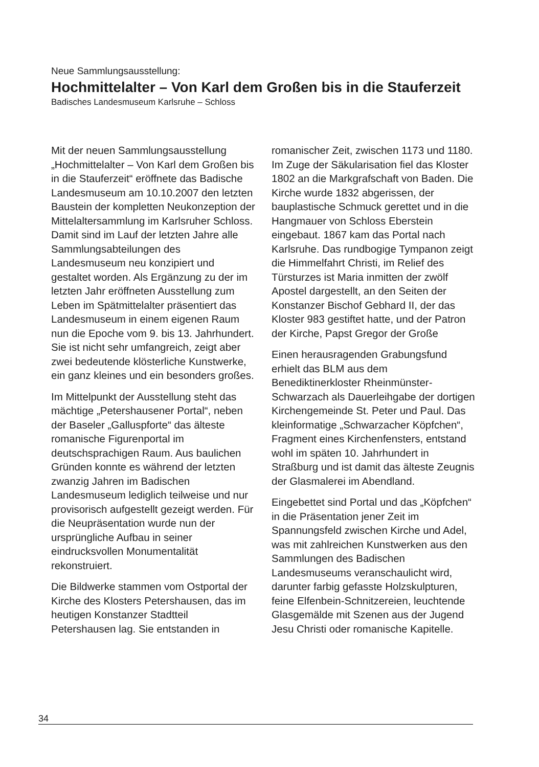Neue Sammlungsausstellung:
Hochmittelalter – Von Karl dem Großen bis in die Stauferzeit
Badisches Landesmuseum Karlsruhe – Schloss
Mit der neuen Sammlungsausstellung „Hochmittelalter – Von Karl dem Großen bis in die Stauferzeit“ eröffnete das Badische Landesmuseum am 10.10.2007 den letzten Baustein der kompletten Neukonzeption der Mittelaltersammlung im Karlsruher Schloss. Damit sind im Lauf der letzten Jahre alle Sammlungsabteilungen des Landesmuseum neu konzipiert und gestaltet worden. Als Ergänzung zu der im letzten Jahr eröffneten Ausstellung zum Leben im Spätmittelalter präsentiert das Landesmuseum in einem eigenen Raum nun die Epoche vom 9. bis 13. Jahrhundert. Sie ist nicht sehr umfangreich, zeigt aber zwei bedeutende klösterliche Kunstwerke, ein ganz kleines und ein besonders großes.
Im Mittelpunkt der Ausstellung steht das mächtige „Petershausener Portal“, neben der Baseler „Galluspforte“ das älteste romanische Figurenportal im deutschsprachigen Raum. Aus baulichen Gründen konnte es während der letzten zwanzig Jahren im Badischen Landesmuseum lediglich teilweise und nur provisorisch aufgestellt gezeigt werden. Für die Neupräsentation wurde nun der ursprüngliche Aufbau in seiner eindrucksvollen Monumentalität rekonstruiert.
Die Bildwerke stammen vom Ostportal der Kirche des Klosters Petershausen, das im heutigen Konstanzer Stadtteil Petershausen lag. Sie entstanden in
romanischer Zeit, zwischen 1173 und 1180. Im Zuge der Säkularisation fiel das Kloster 1802 an die Markgrafschaft von Baden. Die Kirche wurde 1832 abgerissen, der bauplastische Schmuck gerettet und in die Hangmauer von Schloss Eberstein eingebaut. 1867 kam das Portal nach Karlsruhe. Das rundbogige Tympanon zeigt die Himmelfahrt Christi, im Relief des Türsturzes ist Maria inmitten der zwölf Apostel dargestellt, an den Seiten der Konstanzer Bischof Gebhard II, der das Kloster 983 gestiftet hatte, und der Patron der Kirche, Papst Gregor der Große
Einen herausragenden Grabungsfund erhielt das BLM aus dem Benediktinerkloster Rheinmünster-Schwarzach als Dauerleihgabe der dortigen Kirchengemeinde St. Peter und Paul. Das kleinformatige „Schwarzacher Köpfchen“, Fragment eines Kirchenfensters, entstand wohl im späten 10. Jahrhundert in Straßburg und ist damit das älteste Zeugnis der Glasmalerei im Abendland.
Eingebettet sind Portal und das „Köpfchen“ in die Präsentation jener Zeit im Spannungsfeld zwischen Kirche und Adel, was mit zahlreichen Kunstwerken aus den Sammlungen des Badischen Landesmuseums veranschaulicht wird, darunter farbig gefasste Holzskulpturen, feine Elfenbein-Schnitzereien, leuchtende Glasgemälde mit Szenen aus der Jugend Jesu Christi oder romanische Kapitelle.
34